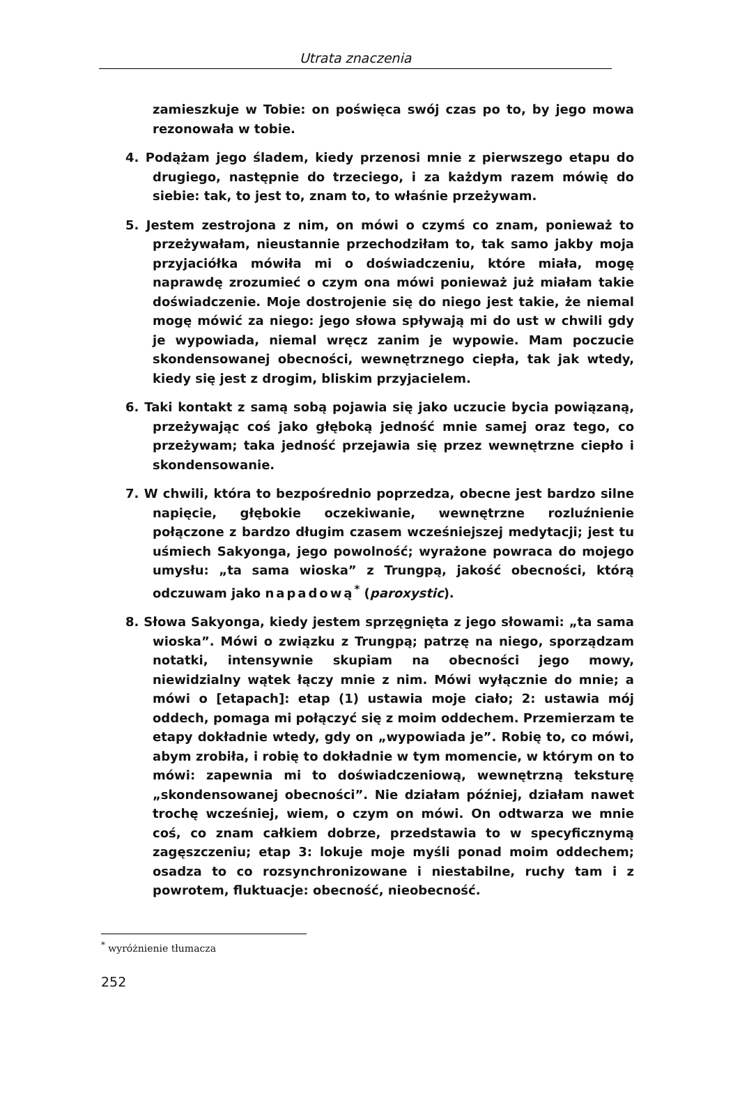Utrata znaczenia
zamieszkuje w Tobie: on poświęca swój czas po to, by jego mowa rezonowała w tobie.
4. Podążam jego śladem, kiedy przenosi mnie z pierwszego etapu do drugiego, następnie do trzeciego, i za każdym razem mówię do siebie: tak, to jest to, znam to, to właśnie przeżywam.
5. Jestem zestrojona z nim, on mówi o czymś co znam, ponieważ to przeżywałam, nieustannie przechodziłam to, tak samo jakby moja przyjaciółka mówiła mi o doświadczeniu, które miała, mogę naprawdę zrozumieć o czym ona mówi ponieważ już miałam takie doświadczenie. Moje dostrojenie się do niego jest takie, że niemal mogę mówić za niego: jego słowa spływają mi do ust w chwili gdy je wypowiada, niemal wręcz zanim je wypowie. Mam poczucie skondensowanej obecności, wewnętrznego ciepła, tak jak wtedy, kiedy się jest z drogim, bliskim przyjacielem.
6. Taki kontakt z samą sobą pojawia się jako uczucie bycia powiązaną, przeżywając coś jako głęboką jedność mnie samej oraz tego, co przeżywam; taka jedność przejawia się przez wewnętrzne ciepło i skondensowanie.
7. W chwili, która to bezpośrednio poprzedza, obecne jest bardzo silne napięcie, głębokie oczekiwanie, wewnętrzne rozluźnienie połączone z bardzo długim czasem wcześniejszej medytacji; jest tu uśmiech Sakyonga, jego powolność; wyrażone powraca do mojego umysłu: „ta sama wioska” z Trungpą, jakość obecności, którą odczuwam jako napadową<sup>*</sup> (paroxystic).
8. Słowa Sakyonga, kiedy jestem sprzęgnięta z jego słowami: „ta sama wioska”. Mówi o związku z Trungpą; patrzę na niego, sporządzam notatki, intensywnie skupiam na obecności jego mowy, niewidzialny wątek łączy mnie z nim. Mówi wyłącznie do mnie; a mówi o [etapach]: etap (1) ustawia moje ciało; 2: ustawia mój oddech, pomaga mi połączyć się z moim oddechem. Przemierzam te etapy dokładnie wtedy, gdy on „wypowiada je”. Robię to, co mówi, abym zrobiła, i robię to dokładnie w tym momencie, w którym on to mówi: zapewnia mi to doświadczeniową, wewnętrzną teksturę „skondensowanej obecności”. Nie działam później, działam nawet trochę wcześniej, wiem, o czym on mówi. On odtwarza we mnie coś, co znam całkiem dobrze, przedstawia to w specyficznymą zagęszczeniu; etap 3: lokuje moje myśli ponad moim oddechem; osadza to co rozsynchronizowane i niestabilne, ruchy tam i z powrotem, fluktuacje: obecność, nieobecność.
<sup>*</sup> wyróżnienie tłumacza
252